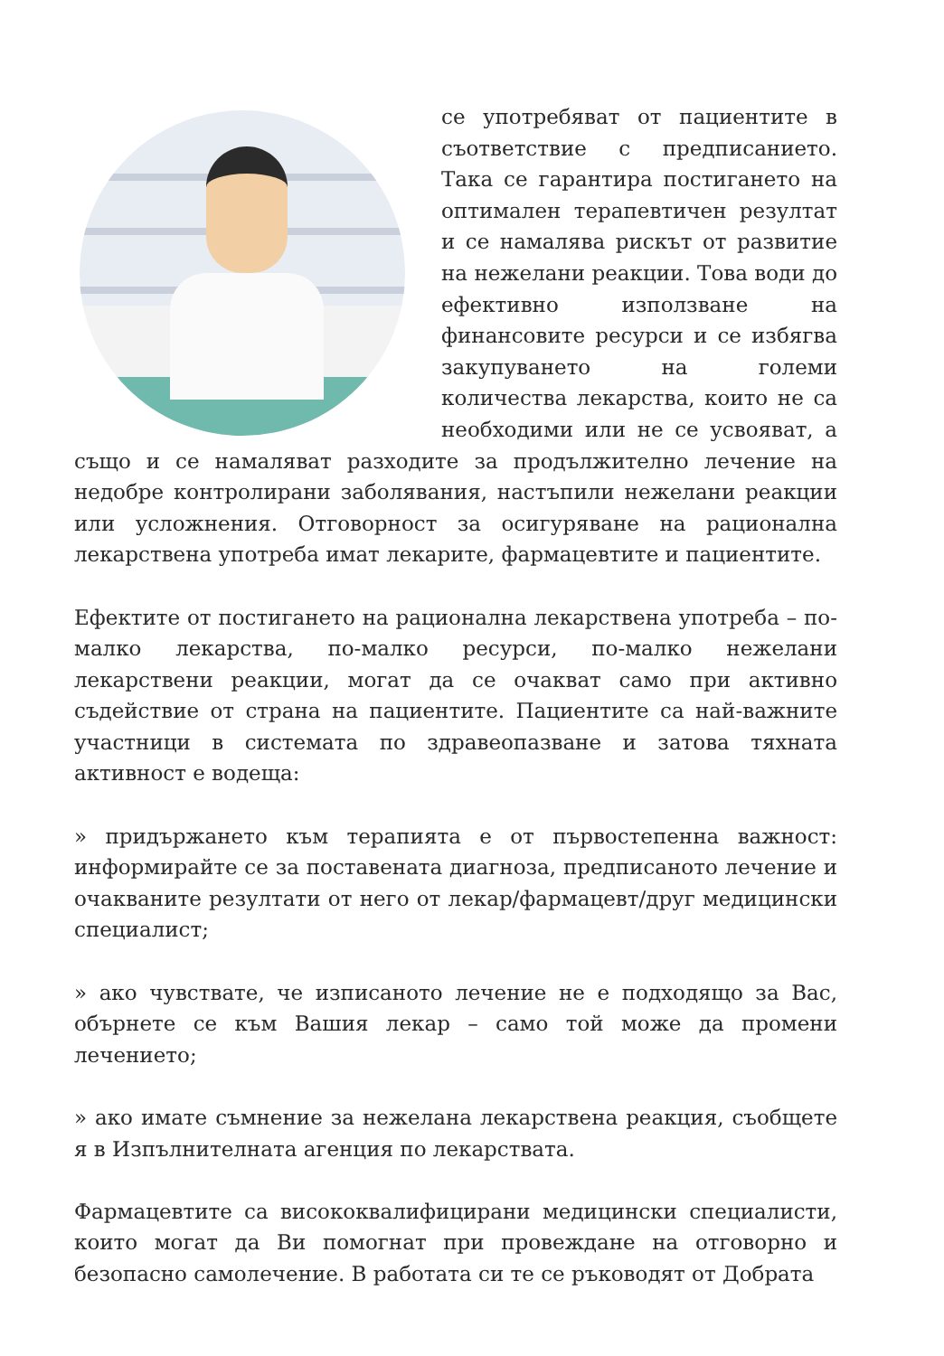се употребяват от пациентите в съответствие с предписанието. Така се гарантира постигането на оптимален терапевтичен резултат и се намалява рискът от развитие на нежелани реакции. Това води до ефективно използване на финансовите ресурси и се избягва закупуването на големи количества лекарства, които не са необходими или не се усвояват, а също и се намаляват разходите за продължително лечение на недобре контролирани заболявания, настъпили нежелани реакции или усложнения. Отговорност за осигуряване на рационална лекарствена употреба имат лекарите, фармацевтите и пациентите.
Ефектите от постигането на рационална лекарствена употреба – по-малко лекарства, по-малко ресурси, по-малко нежелани лекарствени реакции, могат да се очакват само при активно съдействие от страна на пациентите. Пациентите са най-важните участници в системата по здравеопазване и затова тяхната активност е водеща:
» придържането към терапията е от първостепенна важност: информирайте се за поставената диагноза, предписаното лечение и очакваните резултати от него от лекар/фармацевт/друг медицински специалист;
» ако чувствате, че изписаното лечение не е подходящо за Вас, обърнете се към Вашия лекар – само той може да промени лечението;
» ако имате съмнение за нежелана лекарствена реакция, съобщете я в Изпълнителната агенция по лекарствата.
Фармацевтите са висококвалифицирани медицински специалисти, които могат да Ви помогнат при провеждане на отговорно и безопасно самолечение. В работата си те се ръководят от Добрата